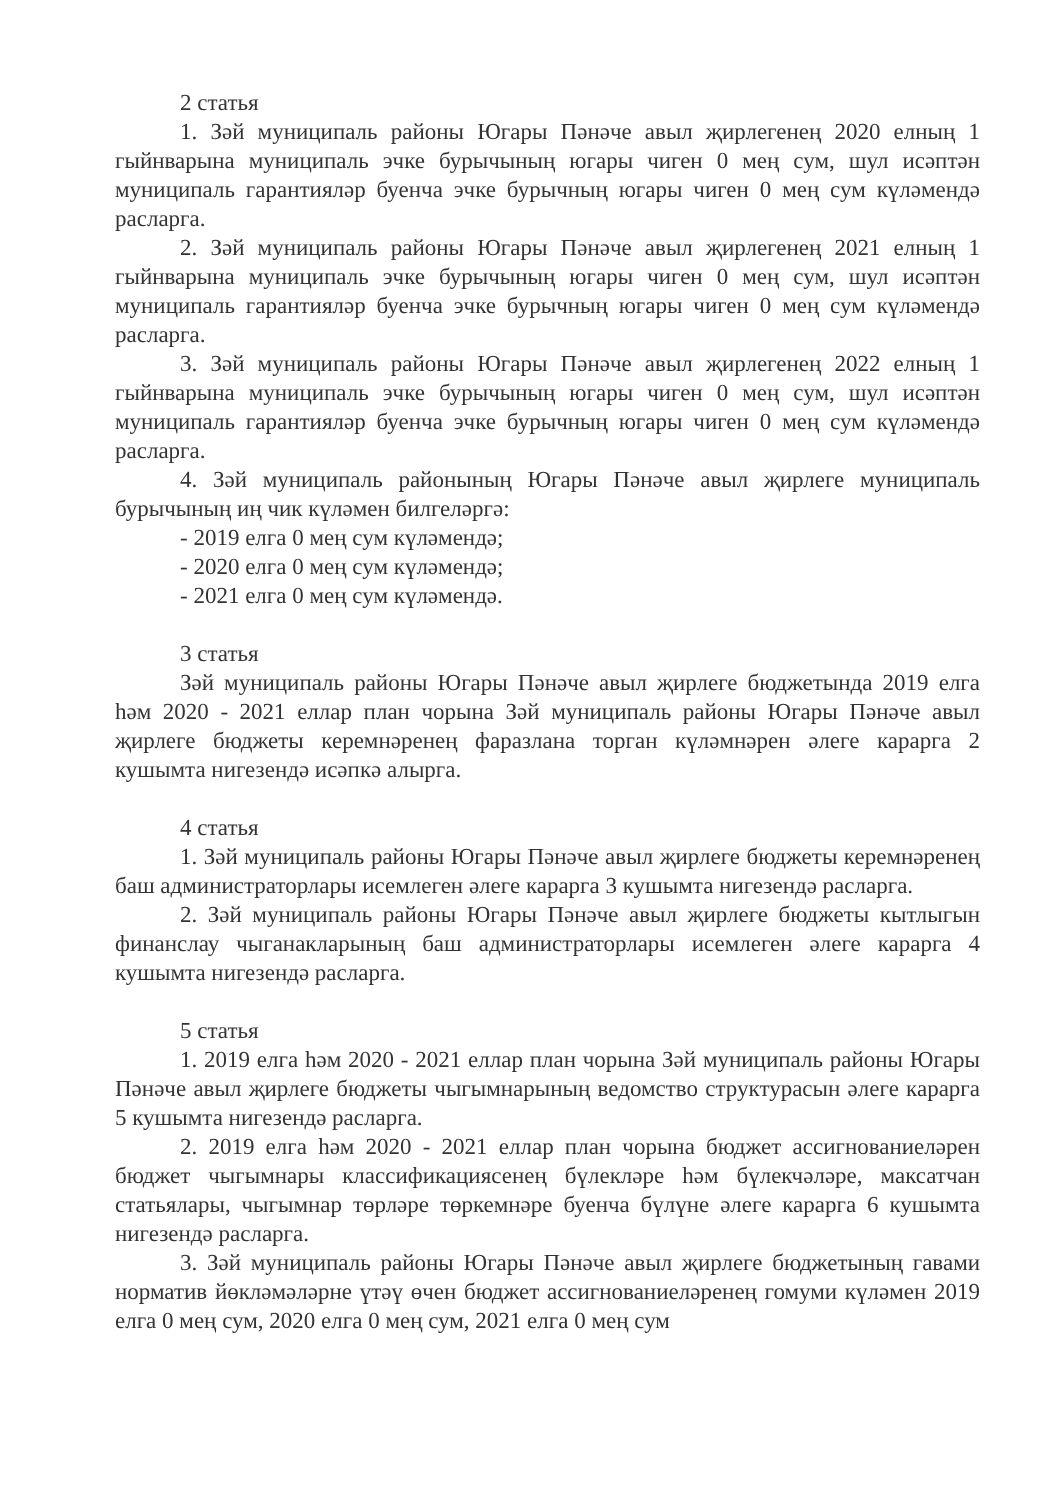2 статья
1. Зәй муниципаль районы Югары Пәнәче авыл җирлегенең 2020 елның 1 гыйнварына муниципаль эчке бурычының югары чиген 0 мең сум, шул исәптән муниципаль гарантияләр буенча эчке бурычның югары чиген 0 мең сум күләмендә расларга.
2. Зәй муниципаль районы Югары Пәнәче авыл җирлегенең 2021 елның 1 гыйнварына муниципаль эчке бурычының югары чиген 0 мең сум, шул исәптән муниципаль гарантияләр буенча эчке бурычның югары чиген 0 мең сум күләмендә расларга.
3. Зәй муниципаль районы Югары Пәнәче авыл җирлегенең 2022 елның 1 гыйнварына муниципаль эчке бурычының югары чиген 0 мең сум, шул исәптән муниципаль гарантияләр буенча эчке бурычның югары чиген 0 мең сум күләмендә расларга.
4. Зәй муниципаль районының Югары Пәнәче авыл җирлеге муниципаль бурычының иң чик күләмен билгеләргә:
- 2019 елга 0 мең сум күләмендә;
- 2020 елга 0 мең сум күләмендә;
- 2021 елга 0 мең сум күләмендә.
3 статья
Зәй муниципаль районы Югары Пәнәче авыл җирлеге бюджетында 2019 елга һәм 2020 - 2021 еллар план чорына Зәй муниципаль районы Югары Пәнәче авыл җирлеге бюджеты керемнәренең фаразлана торган күләмнәрен әлеге карарга 2 кушымта нигезендә исәпкә алырга.
4 статья
1. Зәй муниципаль районы Югары Пәнәче авыл җирлеге бюджеты керемнәренең баш администраторлары исемлеген әлеге карарга 3 кушымта нигезендә расларга.
2. Зәй муниципаль районы Югары Пәнәче авыл җирлеге бюджеты кытлыгын финанслау чыганакларының баш администраторлары исемлеген әлеге карарга 4 кушымта нигезендә расларга.
5 статья
1. 2019 елга һәм 2020 - 2021 еллар план чорына Зәй муниципаль районы Югары Пәнәче авыл җирлеге бюджеты чыгымнарының ведомство структурасын әлеге карарга 5 кушымта нигезендә расларга.
2. 2019 елга һәм 2020 - 2021 еллар план чорына бюджет ассигнованиеләрен бюджет чыгымнары классификациясенең бүлекләре һәм бүлекчәләре, максатчан статьялары, чыгымнар төрләре төркемнәре буенча бүлүне әлеге карарга 6 кушымта нигезендә расларга.
3. Зәй муниципаль районы Югары Пәнәче авыл җирлеге бюджетының гавами норматив йөкләмәләрне үтәү өчен бюджет ассигнованиеләренең гомуми күләмен 2019 елга 0 мең сум, 2020 елга 0 мең сум, 2021 елга 0 мең сум